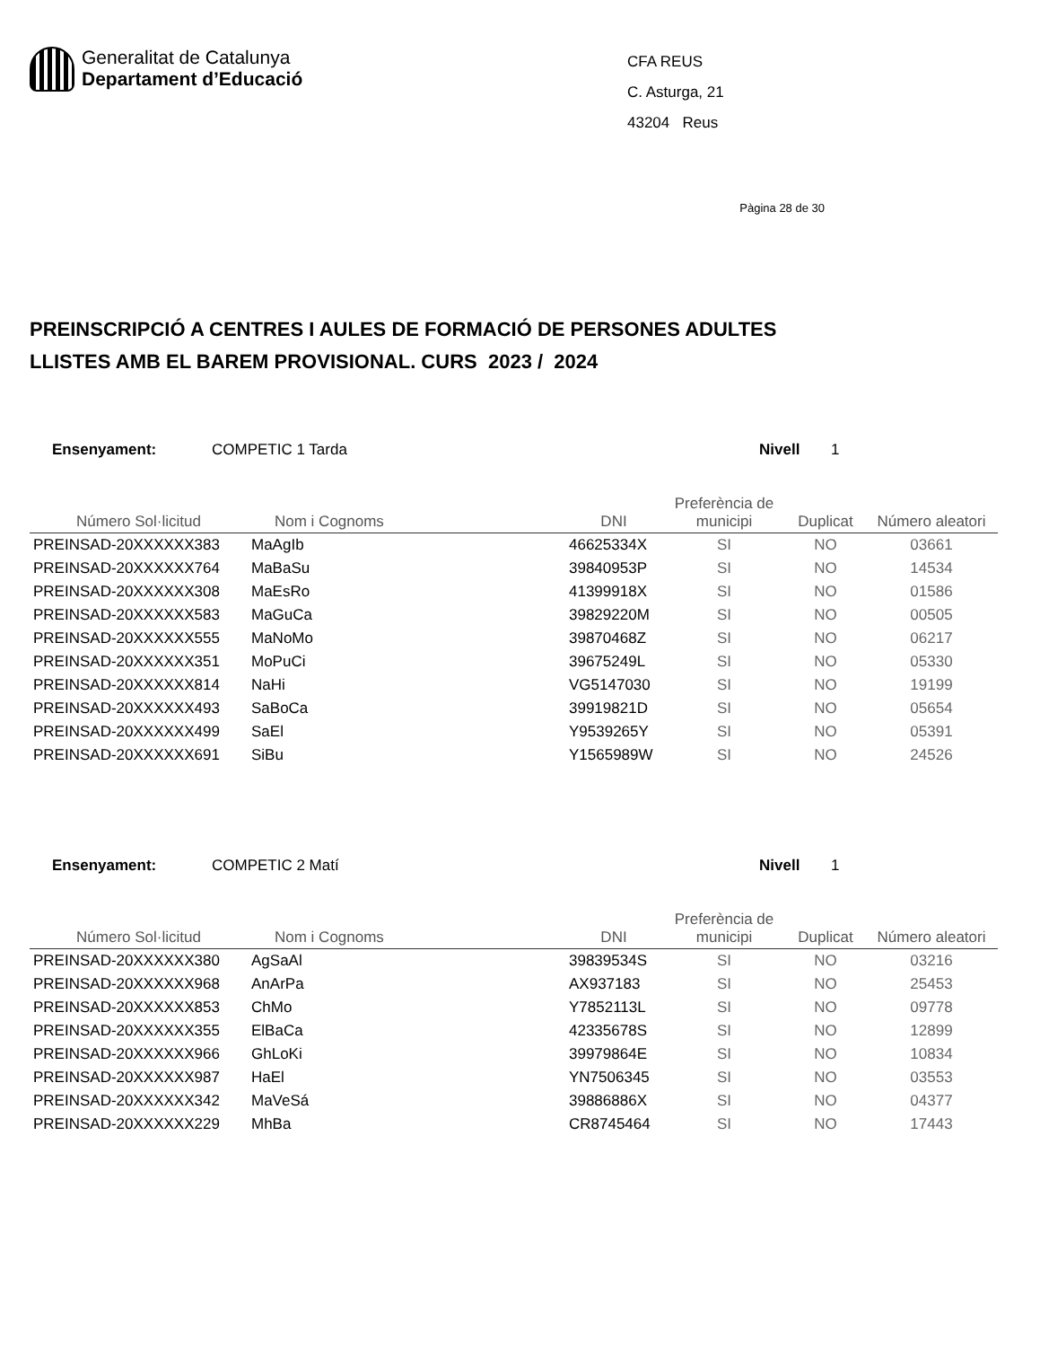Generalitat de Catalunya
Departament d’Educació
CFA REUS
C. Asturga, 21
43204 Reus
Pàgina 28 de 30
PREINSCRIPCIÓ A CENTRES I AULES DE FORMACIÓ DE PERSONES ADULTES
LLISTES AMB EL BAREM PROVISIONAL. CURS 2023 / 2024
Ensenyament: COMPETIC 1 Tarda Nivell 1
| Número Sol·licitud | Nom i Cognoms | DNI | Preferència de municipi | Duplicat | Número aleatori |
| --- | --- | --- | --- | --- | --- |
| PREINSAD-20XXXXXX383 | MaAgIb | 46625334X | SI | NO | 03661 |
| PREINSAD-20XXXXXX764 | MaBaSu | 39840953P | SI | NO | 14534 |
| PREINSAD-20XXXXXX308 | MaEsRo | 41399918X | SI | NO | 01586 |
| PREINSAD-20XXXXXX583 | MaGuCa | 39829220M | SI | NO | 00505 |
| PREINSAD-20XXXXXX555 | MaNoMo | 39870468Z | SI | NO | 06217 |
| PREINSAD-20XXXXXX351 | MoPuCi | 39675249L | SI | NO | 05330 |
| PREINSAD-20XXXXXX814 | NaHi | VG5147030 | SI | NO | 19199 |
| PREINSAD-20XXXXXX493 | SaBoCa | 39919821D | SI | NO | 05654 |
| PREINSAD-20XXXXXX499 | SaEl | Y9539265Y | SI | NO | 05391 |
| PREINSAD-20XXXXXX691 | SiBu | Y1565989W | SI | NO | 24526 |
Ensenyament: COMPETIC 2 Matí Nivell 1
| Número Sol·licitud | Nom i Cognoms | DNI | Preferència de municipi | Duplicat | Número aleatori |
| --- | --- | --- | --- | --- | --- |
| PREINSAD-20XXXXXX380 | AgSaAl | 39839534S | SI | NO | 03216 |
| PREINSAD-20XXXXXX968 | AnArPa | AX937183 | SI | NO | 25453 |
| PREINSAD-20XXXXXX853 | ChMo | Y7852113L | SI | NO | 09778 |
| PREINSAD-20XXXXXX355 | ElBaCa | 42335678S | SI | NO | 12899 |
| PREINSAD-20XXXXXX966 | GhLoKi | 39979864E | SI | NO | 10834 |
| PREINSAD-20XXXXXX987 | HaEl | YN7506345 | SI | NO | 03553 |
| PREINSAD-20XXXXXX342 | MaVeSá | 39886886X | SI | NO | 04377 |
| PREINSAD-20XXXXXX229 | MhBa | CR8745464 | SI | NO | 17443 |